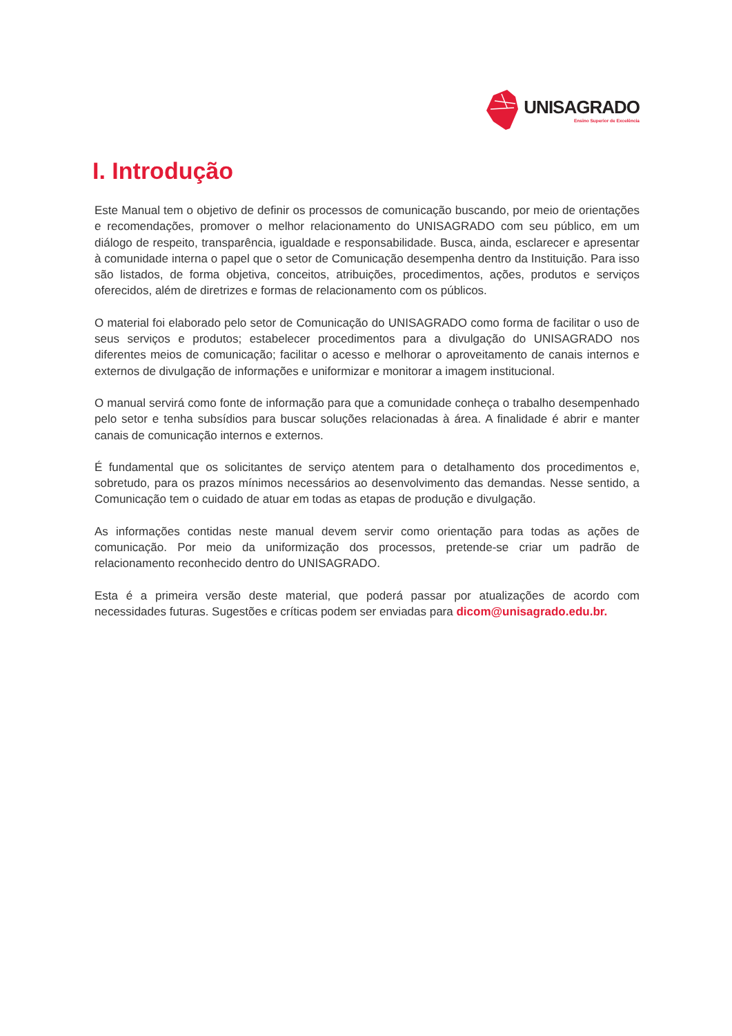UNISAGRADO
Ensino Superior de Excelência
I. Introdução
Este Manual tem o objetivo de definir os processos de comunicação buscando, por meio de orientações e recomendações, promover o melhor relacionamento do UNISAGRADO com seu público, em um diálogo de respeito, transparência, igualdade e responsabilidade. Busca, ainda, esclarecer e apresentar à comunidade interna o papel que o setor de Comunicação desempenha dentro da Instituição. Para isso são listados, de forma objetiva, conceitos, atribuições, procedimentos, ações, produtos e serviços oferecidos, além de diretrizes e formas de relacionamento com os públicos.
O material foi elaborado pelo setor de Comunicação do UNISAGRADO como forma de facilitar o uso de seus serviços e produtos; estabelecer procedimentos para a divulgação do UNISAGRADO nos diferentes meios de comunicação; facilitar o acesso e melhorar o aproveitamento de canais internos e externos de divulgação de informações e uniformizar e monitorar a imagem institucional.
O manual servirá como fonte de informação para que a comunidade conheça o trabalho desempenhado pelo setor e tenha subsídios para buscar soluções relacionadas à área. A finalidade é abrir e manter canais de comunicação internos e externos.
É fundamental que os solicitantes de serviço atentem para o detalhamento dos procedimentos e, sobretudo, para os prazos mínimos necessários ao desenvolvimento das demandas. Nesse sentido, a Comunicação tem o cuidado de atuar em todas as etapas de produção e divulgação.
As informações contidas neste manual devem servir como orientação para todas as ações de comunicação. Por meio da uniformização dos processos, pretende-se criar um padrão de relacionamento reconhecido dentro do UNISAGRADO.
Esta é a primeira versão deste material, que poderá passar por atualizações de acordo com necessidades futuras. Sugestões e críticas podem ser enviadas para dicom@unisagrado.edu.br.